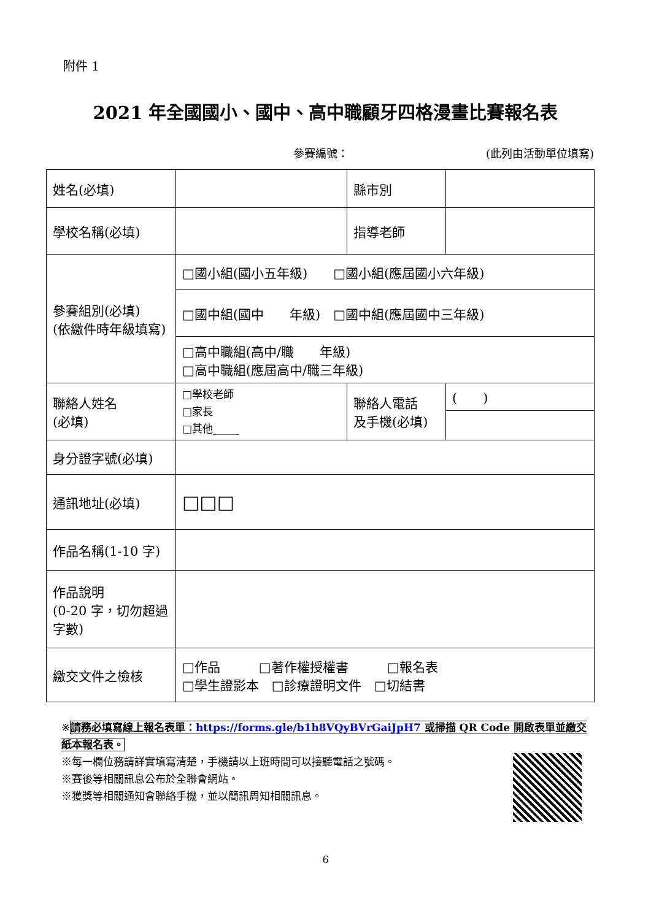附件 1
2021 年全國國小、國中、高中職顧牙四格漫畫比賽報名表
參賽編號： (此列由活動單位填寫)
| 姓名(必填) | | 縣市別 | |
| 學校名稱(必填) | | 指導老師 | |
| 參賽組別(必填) (依繳件時年級填寫) | □國小組(國小五年級) □國小組(應屆國小六年級) | | |
| | □國中組(國中 年級) □國中組(應屆國中三年級) | | |
| | □高中職組(高中/職 年級) □高中職組(應屆高中/職三年級) | | |
| 聯絡人姓名 (必填) | □學校老師 □家長 □其他_____ | 聯絡人電話 及手機(必填) | ( ) |
| 身分證字號(必填) | | | |
| 通訊地址(必填) | □□□ | | |
| 作品名稱(1-10 字) | | | |
| 作品說明 (0-20 字，切勿超過字數) | | | |
| 繳交文件之檢核 | □作品 □著作權授權書 □報名表 □學生證影本 □診療證明文件 □切結書 | | |
※請務必填寫線上報名表單：https://forms.gle/b1h8VQyBVrGaiJpH7 或掃描 QR Code 開啟表單並繳交紙本報名表。
※每一欄位務請詳實填寫清楚，手機請以上班時間可以接聽電話之號碼。
※賽後等相關訊息公布於全聯會網站。
※獲獎等相關通知會聯絡手機，並以簡訊周知相關訊息。
6